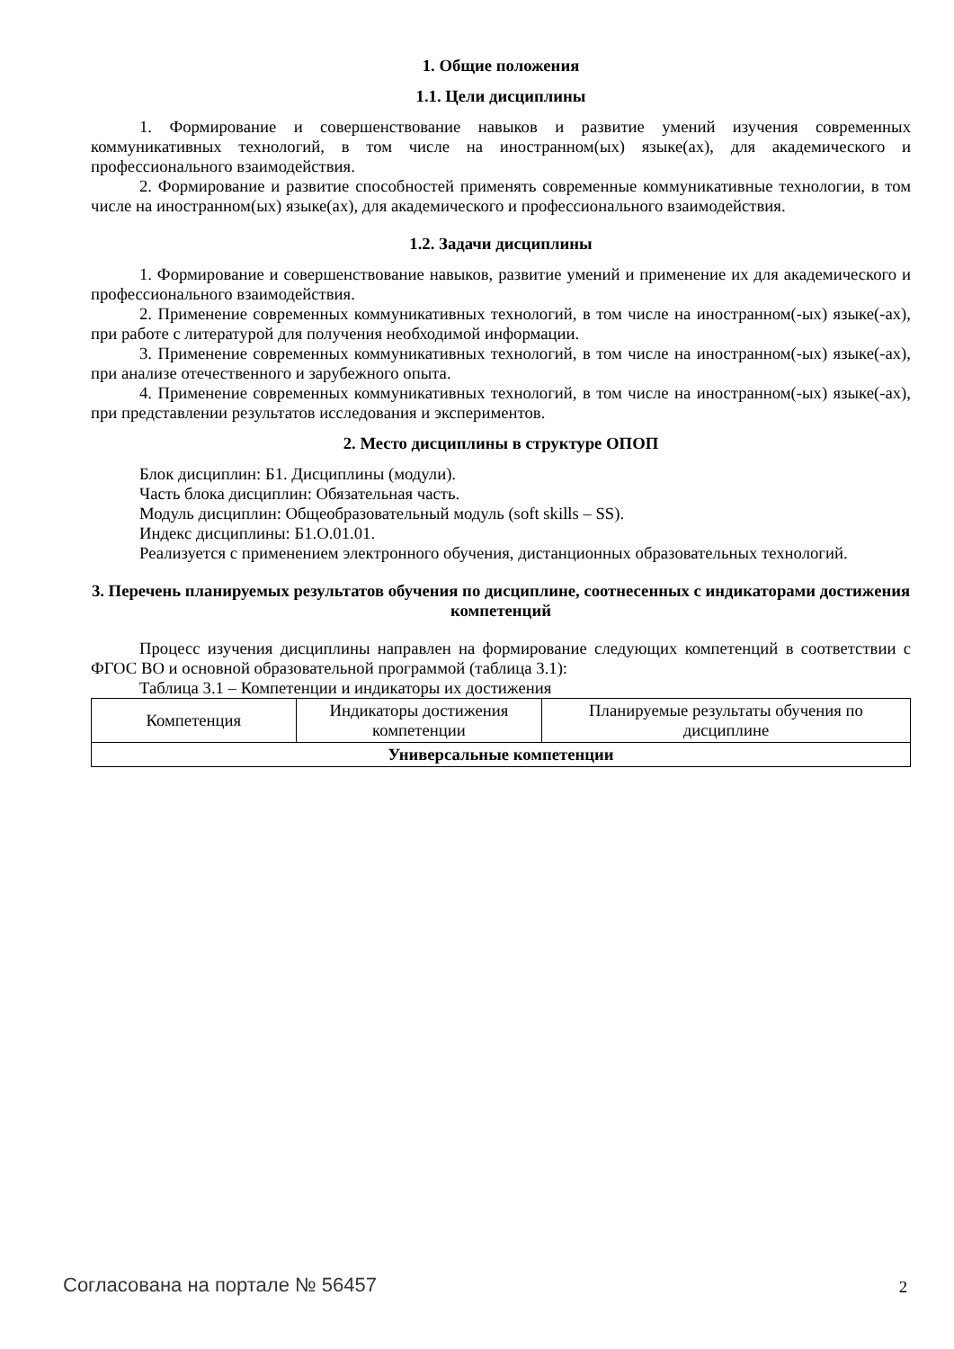1. Общие положения
1.1. Цели дисциплины
1. Формирование и совершенствование навыков и развитие умений изучения современных коммуникативных технологий, в том числе на иностранном(ых) языке(ах), для академического и профессионального взаимодействия.
2. Формирование и развитие способностей применять современные коммуникативные технологии, в том числе на иностранном(ых) языке(ах), для академического и профессионального взаимодействия.
1.2. Задачи дисциплины
1. Формирование и совершенствование навыков, развитие умений и применение их для академического и профессионального взаимодействия.
2. Применение современных коммуникативных технологий, в том числе на иностранном(-ых) языке(-ах), при работе с литературой для получения необходимой информации.
3. Применение современных коммуникативных технологий, в том числе на иностранном(-ых) языке(-ах), при анализе отечественного и зарубежного опыта.
4. Применение современных коммуникативных технологий, в том числе на иностранном(-ых) языке(-ах), при представлении результатов исследования и экспериментов.
2. Место дисциплины в структуре ОПОП
Блок дисциплин: Б1. Дисциплины (модули).
Часть блока дисциплин: Обязательная часть.
Модуль дисциплин: Общеобразовательный модуль (soft skills – SS).
Индекс дисциплины: Б1.О.01.01.
Реализуется с применением электронного обучения, дистанционных образовательных технологий.
3. Перечень планируемых результатов обучения по дисциплине, соотнесенных с индикаторами достижения компетенций
Процесс изучения дисциплины направлен на формирование следующих компетенций в соответствии с ФГОС ВО и основной образовательной программой (таблица 3.1):
Таблица 3.1 – Компетенции и индикаторы их достижения
| Компетенция | Индикаторы достижения компетенции | Планируемые результаты обучения по дисциплине |
| --- | --- | --- |
| Универсальные компетенции | | |
Согласована на портале № 56457 2